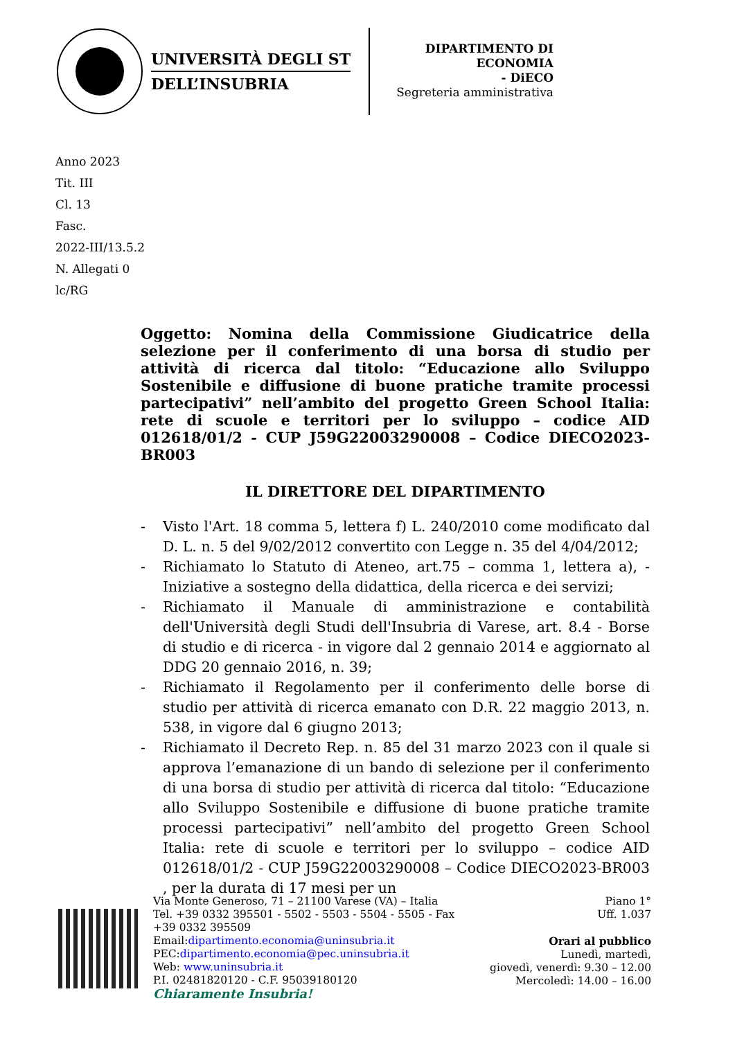UNIVERSITÀ DEGLI ST
DELL’INSUBRIA
DIPARTIMENTO DI
ECONOMIA
- DiECO
Segreteria amministrativa
Anno 2023
Tit. III
Cl. 13
Fasc.
2022-III/13.5.2
N. Allegati 0
lc/RG
Oggetto: Nomina della Commissione Giudicatrice della selezione per il conferimento di una borsa di studio per attività di ricerca dal titolo: “Educazione allo Sviluppo Sostenibile e diffusione di buone pratiche tramite processi partecipativi” nell’ambito del progetto Green School Italia: rete di scuole e territori per lo sviluppo – codice AID 012618/01/2 - CUP J59G22003290008 – Codice DIECO2023-BR003
IL DIRETTORE DEL DIPARTIMENTO
- Visto l'Art. 18 comma 5, lettera f) L. 240/2010 come modificato dal D. L. n. 5 del 9/02/2012 convertito con Legge n. 35 del 4/04/2012;
- Richiamato lo Statuto di Ateneo, art.75 – comma 1, lettera a), - Iniziative a sostegno della didattica, della ricerca e dei servizi;
- Richiamato il Manuale di amministrazione e contabilità dell'Università degli Studi dell'Insubria di Varese, art. 8.4 - Borse di studio e di ricerca - in vigore dal 2 gennaio 2014 e aggiornato al DDG 20 gennaio 2016, n. 39;
- Richiamato il Regolamento per il conferimento delle borse di studio per attività di ricerca emanato con D.R. 22 maggio 2013, n. 538, in vigore dal 6 giugno 2013;
- Richiamato il Decreto Rep. n. 85 del 31 marzo 2023 con il quale si approva l’emanazione di un bando di selezione per il conferimento di una borsa di studio per attività di ricerca dal titolo: “Educazione allo Sviluppo Sostenibile e diffusione di buone pratiche tramite processi partecipativi” nell’ambito del progetto Green School Italia: rete di scuole e territori per lo sviluppo – codice AID 012618/01/2 - CUP J59G22003290008 – Codice DIECO2023-BR003 , per la durata di 17 mesi per un
Via Monte Generoso, 71 – 21100 Varese (VA) – Italia
Tel. +39 0332 395501 - 5502 - 5503 - 5504 - 5505 - Fax
+39 0332 395509
Email:dipartimento.economia@uninsubria.it
PEC:dipartimento.economia@pec.uninsubria.it
Web: www.uninsubria.it
P.I. 02481820120 - C.F. 95039180120
Chiaramente Insubria!
Piano 1°
Uff. 1.037
Orari al pubblico
Lunedì, martedì,
giovedì, venerdì: 9.30 – 12.00
Mercoledì: 14.00 – 16.00